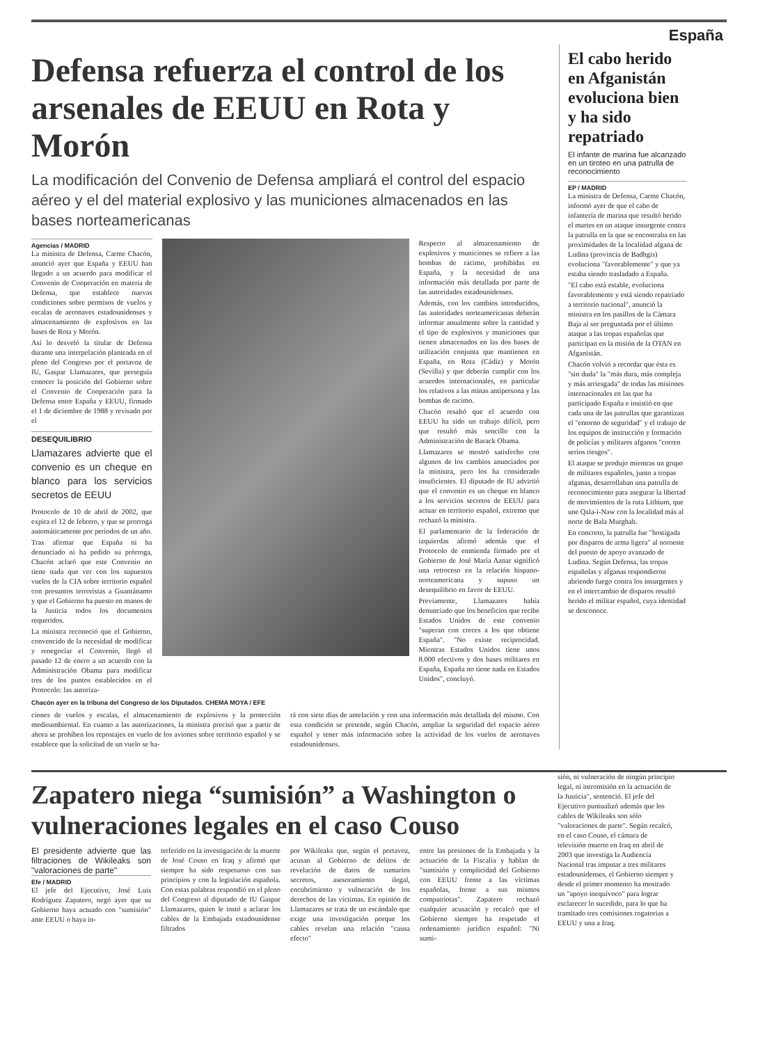España
Defensa refuerza el control de los arsenales de EEUU en Rota y Morón
La modificación del Convenio de Defensa ampliará el control del espacio aéreo y el del material explosivo y las municiones almacenados en las bases norteamericanas
Agencias / MADRID
La ministra de Defensa, Carme Chacón, anunció ayer que España y EEUU han llegado a un acuerdo para modificar el Convenio de Cooperación en materia de Defensa, que establece nuevas condiciones sobre permisos de vuelos y escalas de aeronaves estadounidenses y almacenamiento de explosivos en las bases de Rota y Morón.
Así lo desveló la titular de Defensa durante una interpelación planteada en el pleno del Congreso por el portavoz de IU, Gaspar Llamazares, que perseguía conocer la posición del Gobierno sobre el Convenio de Cooperación para la Defensa entre España y EEUU, firmado el 1 de diciembre de 1988 y revisado por el
DESEQUILIBRIO
Llamazares advierte que el convenio es un cheque en blanco para los servicios secretos de EEUU
Protocolo de 10 de abril de 2002, que expira el 12 de febrero, y que se prorroga automáticamente por periodos de un año.
Tras afirmar que España ni ha denunciado ni ha pedido su prórroga, Chacón aclaró que este Convenio no tiene nada que ver con los supuestos vuelos de la CIA sobre territorio español con presuntos terroristas a Guantánamo y que el Gobierno ha puesto en manos de la Justicia todos los documentos requeridos.
La ministra reconoció que el Gobierno, convencido de la necesidad de modificar y renegociar el Convenio, llegó el pasado 12 de enero a un acuerdo con la Administración Obama para modificar tres de los puntos establecidos en el Protocolo: las autoriza-
Respecto al almacenamiento de explosivos y municiones se refiere a las bombas de racimo, prohibidas en España, y la necesidad de una información más detallada por parte de las autoridades estadounidenses.
Además, con los cambios introducidos, las autoridades norteamericanas deberán informar anualmente sobre la cantidad y el tipo de explosivos y municiones que tienen almacenados en las dos bases de utilización conjunta que mantienen en España, en Rota (Cádiz) y Morón (Sevilla) y que deberán cumplir con los acuerdos internacionales, en particular los relativos a las minas antipersona y las bombas de racimo.
Chacón resaltó que el acuerdo con EEUU ha sido un trabajo difícil, pero que resultó más sencillo con la Administración de Barack Obama.
Llamazares se mostró satisfecho con algunos de los cambios anunciados por la ministra, pero los ha considerado insuficientes. El diputado de IU advirtió que el convenio es un cheque en blanco a los servicios secretos de EEUU para actuar en territorio español, extremo que rechazó la ministra.
El parlamentario de la federación de izquierdas afirmó además que el Protocolo de enmienda firmado por el Gobierno de José María Aznar significó una retroceso en la relación hispano-norteamericana y supuso un desequilibrio en favor de EEUU.
Previamente, Llamazares había denunciado que los beneficios que recibe Estados Unidos de este convenio "superan con creces a los que obtiene España". "No existe reciprocidad. Mientras Estados Unidos tiene unos 8.000 efectivos y dos bases militares en España, España no tiene nada en Estados Unidos", concluyó.
Chacón ayer en la tribuna del Congreso de los Diputados. CHEMA MOYA / EFE
ciones de vuelos y escalas, el almacenamiento de explosivos y la protección medioambiental. En cuanto a las autorizaciones, la ministra precisó que a partir de ahora se prohíben los repostajes en vuelo de los aviones sobre territorio español y se establece que la solicitud de un vuelo se ha-
rá con siete días de antelación y con una información más detallada del mismo. Con esta condición se pretende, según Chacón, ampliar la seguridad del espacio aéreo español y tener más información sobre la actividad de los vuelos de aeronaves estadounidenses.
El cabo herido en Afganistán evoluciona bien y ha sido repatriado
El infante de marina fue alcanzado en un tiroteo en una patrulla de reconocimiento
EP / MADRID
La ministra de Defensa, Carme Chacón, informó ayer de que el cabo de infantería de marina que resultó herido el martes en un ataque insurgente contra la patrulla en la que se encontraba en las proximidades de la localidad afgana de Ludina (provincia de Badhgis) evoluciona "favorablemente" y que ya estaba siendo trasladado a España.
"El cabo está estable, evoluciona favorablemente y está siendo repatriado a territorio nacional", anunció la ministra en los pasillos de la Cámara Baja al ser preguntada por el último ataque a las tropas españolas que participan en la misión de la OTAN en Afganistán.
Chacón volvió a recordar que ésta es "sin duda" la "más dura, más compleja y más arriesgada" de todas las misiones internacionales en las que ha participado España e insistió en que cada una de las patrullas que garantizan el "entorno de seguridad" y el trabajo de los equipos de instrucción y formación de policías y militares afganos "corren serios riesgos".
El ataque se produjo mientras un grupo de militares españoles, junto a tropas afganas, desarrollaban una patrulla de reconocimiento para asegurar la libertad de movimientos de la ruta Lithium, que une Qala-i-Naw con la localidad más al norte de Bala Murghab.
En concreto, la patrulla fue "hostigada por disparos de arma ligera" al noroeste del puesto de apoyo avanzado de Ludina. Según Defensa, las tropas españolas y afganas respondieron abriendo fuego contra los insurgentes y en el intercambio de disparos resultó herido el militar español, cuya identidad se desconoce.
Zapatero niega “sumisión” a Washington o vulneraciones legales en el caso Couso
El presidente advierte que las filtraciones de Wikileaks son "valoraciones de parte"
Efe / MADRID
El jefe del Ejecutivo, José Luis Rodríguez Zapatero, negó ayer que su Gobierno haya actuado con "sumisión" ante EEUU o haya in-
terferido en la investigación de la muerte de José Couso en Iraq y afirmó que siempre ha sido respetuoso con sus principios y con la legislación española. Con estas palabras respondió en el pleno del Congreso al diputado de IU Gaspar Llamazares, quien le instó a aclarar los cables de la Embajada estadounidense filtrados
por Wikileaks que, según el portavoz, acusan al Gobierno de delitos de revelación de datos de sumarios secretos, asesoramiento ilegal, encubrimiento y vulneración de los derechos de las víctimas. En opinión de Llamazares se trata de un escándalo que exige una investigación porque los cables revelan una relación "causa efecto"
entre las presiones de la Embajada y la actuación de la Fiscalía y hablan de "sumisión y complicidad del Gobierno con EEUU frente a las víctimas españolas, frente a sus mismos compatriotas". Zapatero rechazó cualquier acusación y recalcó que el Gobierno siempre ha respetado el ordenamiento jurídico español: "Ni sumi-
sión, ni vulneración de ningún principio legal, ni intromisión en la actuación de la Justicia", sentenció. El jefe del Ejecutivo puntualizó además que los cables de Wikileaks son sólo "valoraciones de parte". Según recalcó, en el caso Couso, el cámara de televisión muerto en Iraq en abril de 2003 que investiga la Audiencia Nacional tras imputar a tres militares estadounidenses, el Gobierno siempre y desde el primer momento ha mostrado un "apoyo inequívoco" para lograr esclarecer lo sucedido, para lo que ha tramitado tres comisiones rogatorias a EEUU y una a Iraq.